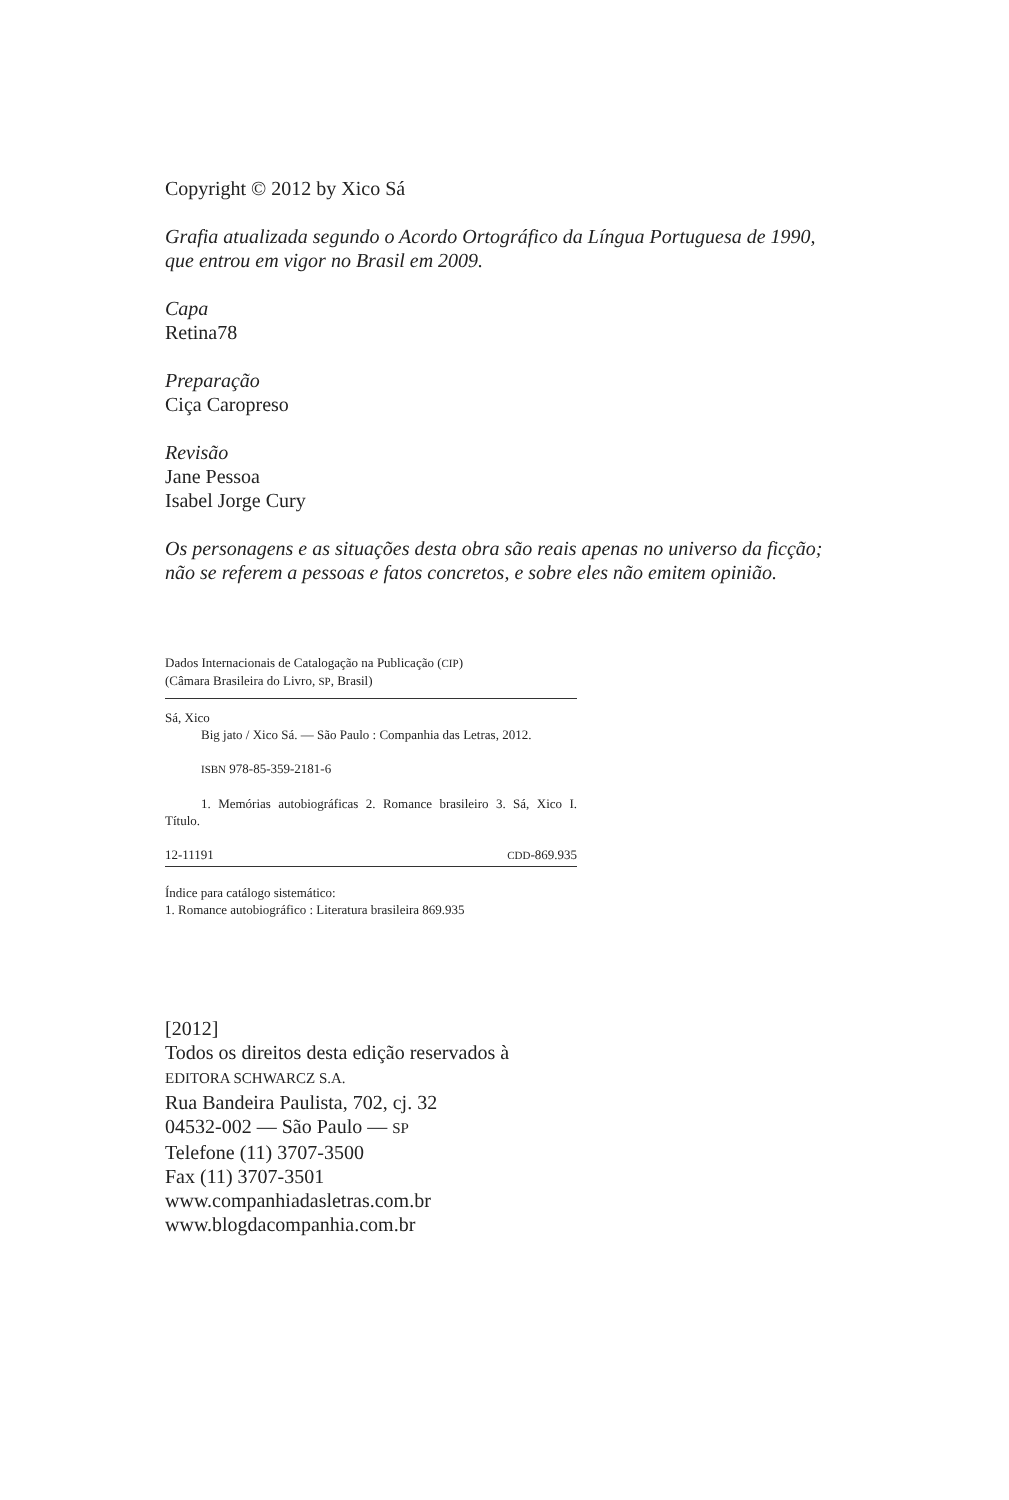Copyright © 2012 by Xico Sá
Grafia atualizada segundo o Acordo Ortográfico da Língua Portuguesa de 1990, que entrou em vigor no Brasil em 2009.
Capa
Retina78
Preparação
Ciça Caropreso
Revisão
Jane Pessoa
Isabel Jorge Cury
Os personagens e as situações desta obra são reais apenas no universo da ficção; não se referem a pessoas e fatos concretos, e sobre eles não emitem opinião.
Dados Internacionais de Catalogação na Publicação (CIP)
(Câmara Brasileira do Livro, SP, Brasil)
Sá, Xico
Big jato / Xico Sá. — São Paulo : Companhia das Letras, 2012.
ISBN 978-85-359-2181-6
1. Memórias autobiográficas 2. Romance brasileiro 3. Sá, Xico I. Título.
12-11191 CDD-869.935
Índice para catálogo sistemático:
1. Romance autobiográfico : Literatura brasileira 869.935
[2012]
Todos os direitos desta edição reservados à
EDITORA SCHWARCZ S.A.
Rua Bandeira Paulista, 702, cj. 32
04532-002 — São Paulo — SP
Telefone (11) 3707-3500
Fax (11) 3707-3501
www.companhiadasletras.com.br
www.blogdacompanhia.com.br